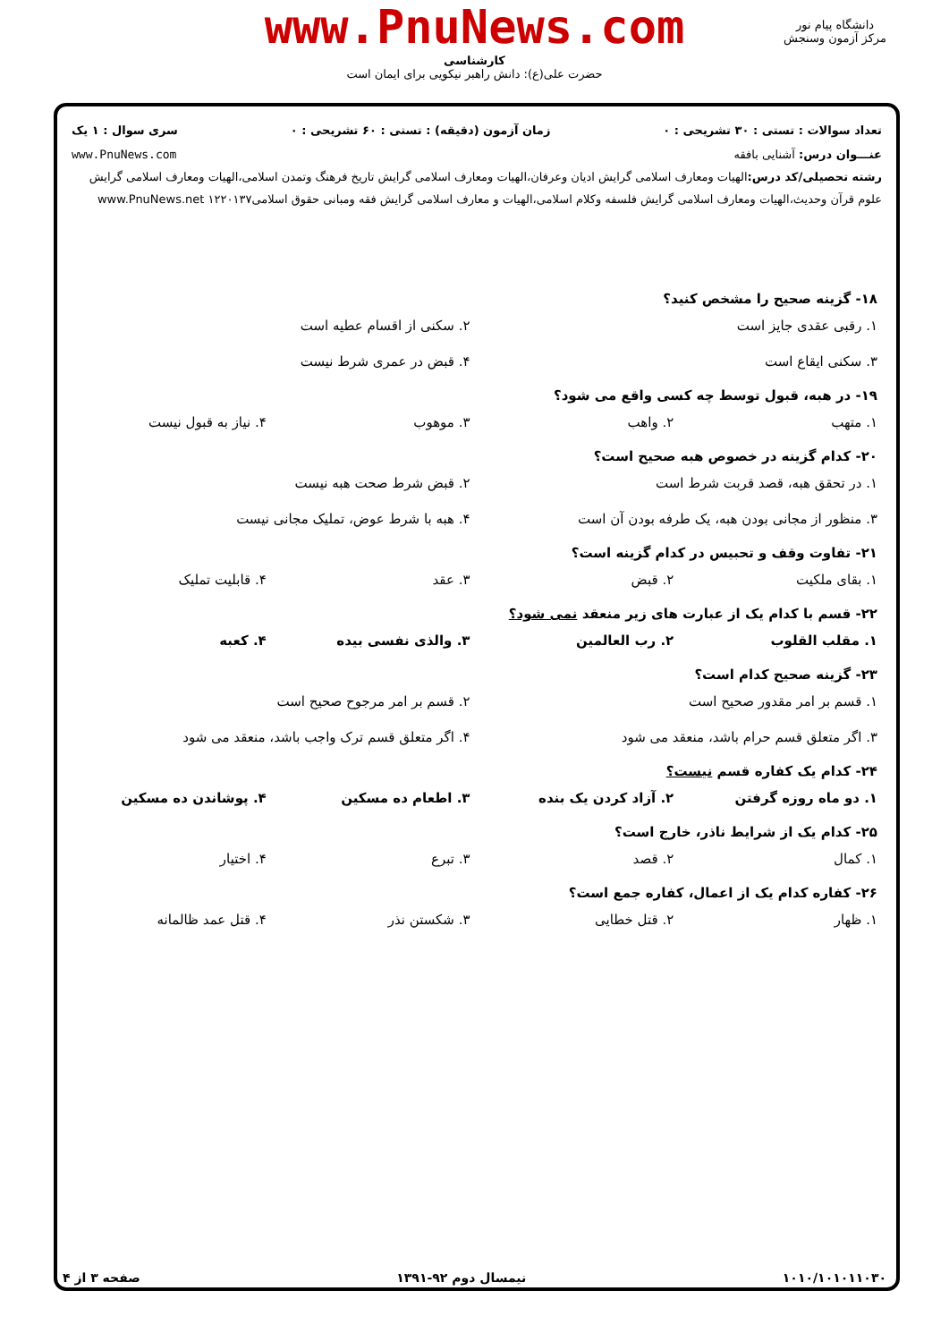www.PnuNews.com
کارشناسی
حضرت علی(ع): دانش راهبر نیکویی برای ایمان است
دانشگاه پیام نور
مرکز آزمون وسنجش
تعداد سوالات : تستی : ۳۰ تشریحی : ۰ زمان آزمون (دقیقه) : تستی : ۶۰ تشریحی : ۰ سری سوال : ۱ یک
عنـــوان درس: آشنایی بافقه www.PnuNews.com
رشته تحصیلی/کد درس: الهیات ومعارف اسلامی گرایش ادیان وعرفان،الهیات ومعارف اسلامی گرایش تاریخ فرهنگ وتمدن اسلامی،الهیات ومعارف اسلامی گرایش علوم قرآن وحدیث،الهیات ومعارف اسلامی گرایش فلسفه وکلام اسلامی،الهیات و معارف اسلامی گرایش فقه ومبانی حقوق اسلامی۱۲۲۰۱۳۷ www.PnuNews.net
۱۸- گزینه صحیح را مشخص کنید؟
۱. رقبی عقدی جایز است ۲. سکنی از اقسام عطیه است ۳. سکنی ایقاع است ۴. قبض در عمری شرط نیست
۱۹- در هبه، قبول توسط چه کسی واقع می شود؟
۱. متهب ۲. واهب ۳. موهوب ۴. نیاز به قبول نیست
۲۰- کدام گزینه در خصوص هبه صحیح است؟
۱. در تحقق هبه، قصد قربت شرط است ۲. قبض شرط صحت هبه نیست ۳. منظور از مجانی بودن هبه، یک طرفه بودن آن است ۴. هبه با شرط عوض، تملیک مجانی نیست
۲۱- تفاوت وقف و تحبیس در کدام گزینه است؟
۱. بقای ملکیت ۲. قبض ۳. عقد ۴. قابلیت تملیک
۲۲- قسم با کدام یک از عبارت های زیر منعقد نمی شود؟
۱. مقلب القلوب ۲. رب العالمین ۳. والذی نفسی بیده ۴. کعبه
۲۳- گزینه صحیح کدام است؟
۱. قسم بر امر مقدور صحیح است ۲. قسم بر امر مرجوح صحیح است ۳. اگر متعلق قسم حرام باشد، منعقد می شود ۴. اگر متعلق قسم ترک واجب باشد، منعقد می شود
۲۴- کدام یک کفاره قسم نیست؟
۱. دو ماه روزه گرفتن ۲. آزاد کردن یک بنده ۳. اطعام ده مسکین ۴. پوشاندن ده مسکین
۲۵- کدام یک از شرایط ناذر، خارج است؟
۱. کمال ۲. قصد ۳. تبرع ۴. اختیار
۲۶- کفاره کدام یک از اعمال، کفاره جمع است؟
۱. ظهار ۲. قتل خطایی ۳. شکستن نذر ۴. قتل عمد ظالمانه
۱۰۱۰/۱۰۱۰۱۱۰۳۰ نیمسال دوم ۹۲-۱۳۹۱ صفحه ۳ از ۴